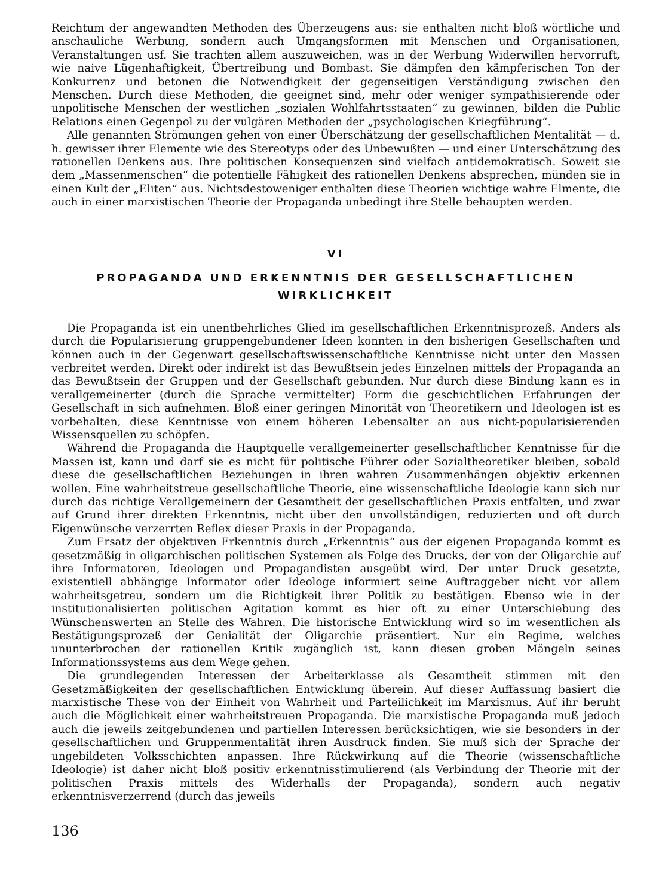Reichtum der angewandten Methoden des Überzeugens aus: sie enthalten nicht bloß wörtliche und anschauliche Werbung, sondern auch Umgangsformen mit Menschen und Organisationen, Veranstaltungen usf. Sie trachten allem auszuweichen, was in der Werbung Widerwillen hervorruft, wie naive Lügenhaftigkeit, Übertreibung und Bombast. Sie dämpfen den kämpferischen Ton der Konkurrenz und betonen die Notwendigkeit der gegenseitigen Verständigung zwischen den Menschen. Durch diese Methoden, die geeignet sind, mehr oder weniger sympathisierende oder unpolitische Menschen der westlichen „sozialen Wohlfahrtsstaaten“ zu gewinnen, bilden die Public Relations einen Gegenpol zu der vulgären Methoden der „psychologischen Kriegführung“.
Alle genannten Strömungen gehen von einer Überschätzung der gesellschaftlichen Mentalität — d. h. gewisser ihrer Elemente wie des Stereotyps oder des Unbewußten — und einer Unterschätzung des rationellen Denkens aus. Ihre politischen Konsequenzen sind vielfach antidemokratisch. Soweit sie dem „Massenmenschen“ die potentielle Fähigkeit des rationellen Denkens absprechen, münden sie in einen Kult der „Eliten“ aus. Nichtsdestoweniger enthalten diese Theorien wichtige wahre Elmente, die auch in einer marxistischen Theorie der Propaganda unbedingt ihre Stelle behaupten werden.
VI
PROPAGANDA UND ERKENNTNIS DER GESELLSCHAFTLICHEN WIRKLICHKEIT
Die Propaganda ist ein unentbehrliches Glied im gesellschaftlichen Erkenntnisprozeß. Anders als durch die Popularisierung gruppengebundener Ideen konnten in den bisherigen Gesellschaften und können auch in der Gegenwart gesellschaftswissenschaftliche Kenntnisse nicht unter den Massen verbreitet werden. Direkt oder indirekt ist das Bewußtsein jedes Einzelnen mittels der Propaganda an das Bewußtsein der Gruppen und der Gesellschaft gebunden. Nur durch diese Bindung kann es in verallgemeinerter (durch die Sprache vermittelter) Form die geschichtlichen Erfahrungen der Gesellschaft in sich aufnehmen. Bloß einer geringen Minorität von Theoretikern und Ideologen ist es vorbehalten, diese Kenntnisse von einem höheren Lebensalter an aus nicht-popularisierenden Wissensquellen zu schöpfen.
Während die Propaganda die Hauptquelle verallgemeinerter gesellschaftlicher Kenntnisse für die Massen ist, kann und darf sie es nicht für politische Führer oder Sozialtheoretiker bleiben, sobald diese die gesellschaftlichen Beziehungen in ihren wahren Zusammenhängen objektiv erkennen wollen. Eine wahrheitstreue gesellschaftliche Theorie, eine wissenschaftliche Ideologie kann sich nur durch das richtige Verallgemeinern der Gesamtheit der gesellschaftlichen Praxis entfalten, und zwar auf Grund ihrer direkten Erkenntnis, nicht über den unvollständigen, reduzierten und oft durch Eigenwünsche verzerrten Reflex dieser Praxis in der Propaganda.
Zum Ersatz der objektiven Erkenntnis durch „Erkenntnis“ aus der eigenen Propaganda kommt es gesetzmäßig in oligarchischen politischen Systemen als Folge des Drucks, der von der Oligarchie auf ihre Informatoren, Ideologen und Propagandisten ausgeübt wird. Der unter Druck gesetzte, existentiell abhängige Informator oder Ideologe informiert seine Auftraggeber nicht vor allem wahrheitsgetreu, sondern um die Richtigkeit ihrer Politik zu bestätigen. Ebenso wie in der institutionalisierten politischen Agitation kommt es hier oft zu einer Unterschiebung des Wünschenswerten an Stelle des Wahren. Die historische Entwicklung wird so im wesentlichen als Bestätigungsprozeß der Genialität der Oligarchie präsentiert. Nur ein Regime, welches ununterbrochen der rationellen Kritik zugänglich ist, kann diesen groben Mängeln seines Informationssystems aus dem Wege gehen.
Die grundlegenden Interessen der Arbeiterklasse als Gesamtheit stimmen mit den Gesetzmäßigkeiten der gesellschaftlichen Entwicklung überein. Auf dieser Auffassung basiert die marxistische These von der Einheit von Wahrheit und Parteilichkeit im Marxismus. Auf ihr beruht auch die Möglichkeit einer wahrheitstreuen Propaganda. Die marxistische Propaganda muß jedoch auch die jeweils zeitgebundenen und partiellen Interessen berücksichtigen, wie sie besonders in der gesellschaftlichen und Gruppenmentalität ihren Ausdruck finden. Sie muß sich der Sprache der ungebildeten Volksschichten anpassen. Ihre Rückwirkung auf die Theorie (wissenschaftliche Ideologie) ist daher nicht bloß positiv erkenntnisstimulierend (als Verbindung der Theorie mit der politischen Praxis mittels des Widerhalls der Propaganda), sondern auch negativ erkenntnisverzerrend (durch das jeweils
136